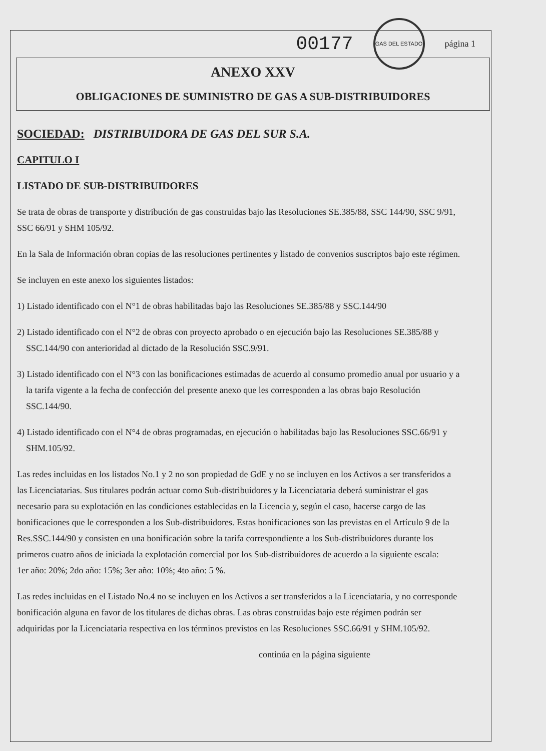00177
GAS DEL ESTADO
página 1
ANEXO XXV
OBLIGACIONES DE SUMINISTRO DE GAS A SUB-DISTRIBUIDORES
SOCIEDAD: DISTRIBUIDORA DE GAS DEL SUR S.A.
CAPITULO I
LISTADO DE SUB-DISTRIBUIDORES
Se trata de obras de transporte y distribución de gas construidas bajo las Resoluciones SE.385/88, SSC 144/90, SSC 9/91, SSC 66/91 y SHM 105/92.
En la Sala de Información obran copias de las resoluciones pertinentes y listado de convenios suscriptos bajo este régimen.
Se incluyen en este anexo los siguientes listados:
1) Listado identificado con el N°1 de obras habilitadas bajo las Resoluciones SE.385/88 y SSC.144/90
2) Listado identificado con el N°2 de obras con proyecto aprobado o en ejecución bajo las Resoluciones SE.385/88 y SSC.144/90 con anterioridad al dictado de la Resolución SSC.9/91.
3) Listado identificado con el N°3 con las bonificaciones estimadas de acuerdo al consumo promedio anual por usuario y a la tarifa vigente a la fecha de confección del presente anexo que les corresponden a las obras bajo Resolución SSC.144/90.
4) Listado identificado con el N°4 de obras programadas, en ejecución o habilitadas bajo las Resoluciones SSC.66/91 y SHM.105/92.
Las redes incluidas en los listados No.1 y 2 no son propiedad de GdE y no se incluyen en los Activos a ser transferidos a las Licenciatarias. Sus titulares podrán actuar como Sub-distribuidores y la Licenciataria deberá suministrar el gas necesario para su explotación en las condiciones establecidas en la Licencia y, según el caso, hacerse cargo de las bonificaciones que le corresponden a los Sub-distribuidores. Estas bonificaciones son las previstas en el Artículo 9 de la Res.SSC.144/90 y consisten en una bonificación sobre la tarifa correspondiente a los Sub-distribuidores durante los primeros cuatro años de iniciada la explotación comercial por los Sub-distribuidores de acuerdo a la siguiente escala:
1er año: 20%; 2do año: 15%; 3er año: 10%; 4to año: 5 %.
Las redes incluidas en el Listado No.4 no se incluyen en los Activos a ser transferidos a la Licenciataria, y no corresponde bonificación alguna en favor de los titulares de dichas obras. Las obras construidas bajo este régimen podrán ser adquiridas por la Licenciataria respectiva en los términos previstos en las Resoluciones SSC.66/91 y SHM.105/92.
continúa en la página siguiente